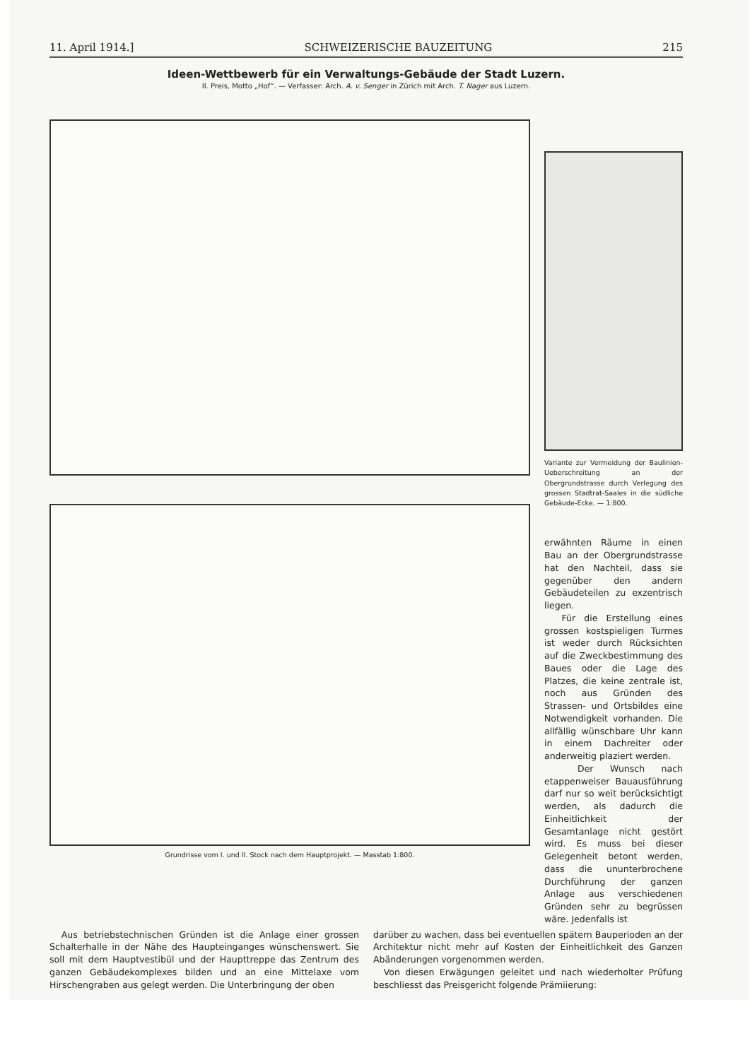11. April 1914.] SCHWEIZERISCHE BAUZEITUNG 215
Ideen-Wettbewerb für ein Verwaltungs-Gebäude der Stadt Luzern.
II. Preis, Motto „Hof“. — Verfasser: Arch. A. v. Senger in Zürich mit Arch. T. Nager aus Luzern.
Grundrisse vom I. und II. Stock nach dem Hauptprojekt. — Masstab 1:800.
Variante zur Vermeidung der Baulinien-Ueberschreitung an der Obergrundstrasse durch Verlegung des grossen Stadtrat-Saales in die südliche Gebäude-Ecke. — 1:800.
erwähnten Räume in einen Bau an der Obergrundstrasse hat den Nachteil, dass sie gegenüber den andern Gebäudeteilen zu exzentrisch liegen.
Für die Erstellung eines grossen kostspieligen Turmes ist weder durch Rücksichten auf die Zweckbestimmung des Baues oder die Lage des Platzes, die keine zentrale ist, noch aus Gründen des Strassen- und Ortsbildes eine Notwendigkeit vorhanden. Die allfällig wünschbare Uhr kann in einem Dachreiter oder anderweitig plaziert werden.
Der Wunsch nach etappenweiser Bauausführung darf nur so weit berücksichtigt werden, als dadurch die Einheitlichkeit der Gesamtanlage nicht gestört wird. Es muss bei dieser Gelegenheit betont werden, dass die ununterbrochene Durchführung der ganzen Anlage aus verschiedenen Gründen sehr zu begrüssen wäre. Jedenfalls ist
Aus betriebstechnischen Gründen ist die Anlage einer grossen Schalterhalle in der Nähe des Haupteinganges wünschenswert. Sie soll mit dem Hauptvestibül und der Haupttreppe das Zentrum des ganzen Gebäudekomplexes bilden und an eine Mittelaxe vom Hirschengraben aus gelegt werden. Die Unterbringung der oben
darüber zu wachen, dass bei eventuellen spätern Bauperioden an der Architektur nicht mehr auf Kosten der Einheitlichkeit des Ganzen Abänderungen vorgenommen werden.
Von diesen Erwägungen geleitet und nach wiederholter Prüfung beschliesst das Preisgericht folgende Prämiierung: